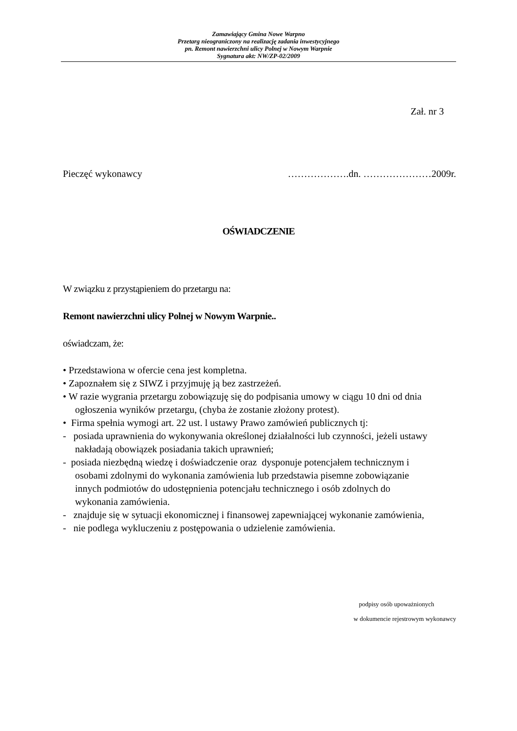Zamawiający Gmina Nowe Warpno
Przetarg nieograniczony na realizację zadania inwestycyjnego
pn. Remont nawierzchni ulicy Polnej w Nowym Warpnie
Sygnatura akt: NW/ZP-02/2009
Zał. nr 3
Pieczęć wykonawcy ……………….dn. …………………2009r.
OŚWIADCZENIE
W związku z przystąpieniem do przetargu na:
Remont nawierzchni ulicy Polnej w Nowym Warpnie..
oświadczam, że:
• Przedstawiona w ofercie cena jest kompletna.
• Zapoznałem się z SIWZ i przyjmuję ją bez zastrzeżeń.
• W razie wygrania przetargu zobowiązuję się do podpisania umowy w ciągu 10 dni od dnia
ogłoszenia wyników przetargu, (chyba że zostanie złożony protest).
• Firma spełnia wymogi art. 22 ust. l ustawy Prawo zamówień publicznych tj:
- posiada uprawnienia do wykonywania określonej działalności lub czynności, jeżeli ustawy
nakładają obowiązek posiadania takich uprawnień;
- posiada niezbędną wiedzę i doświadczenie oraz dysponuje potencjałem technicznym i
osobami zdolnymi do wykonania zamówienia lub przedstawia pisemne zobowiązanie
innych podmiotów do udostępnienia potencjału technicznego i osób zdolnych do
wykonania zamówienia.
- znajduje się w sytuacji ekonomicznej i finansowej zapewniającej wykonanie zamówienia,
- nie podlega wykluczeniu z postępowania o udzielenie zamówienia.
podpisy osób upoważnionych
w dokumencie rejestrowym wykonawcy